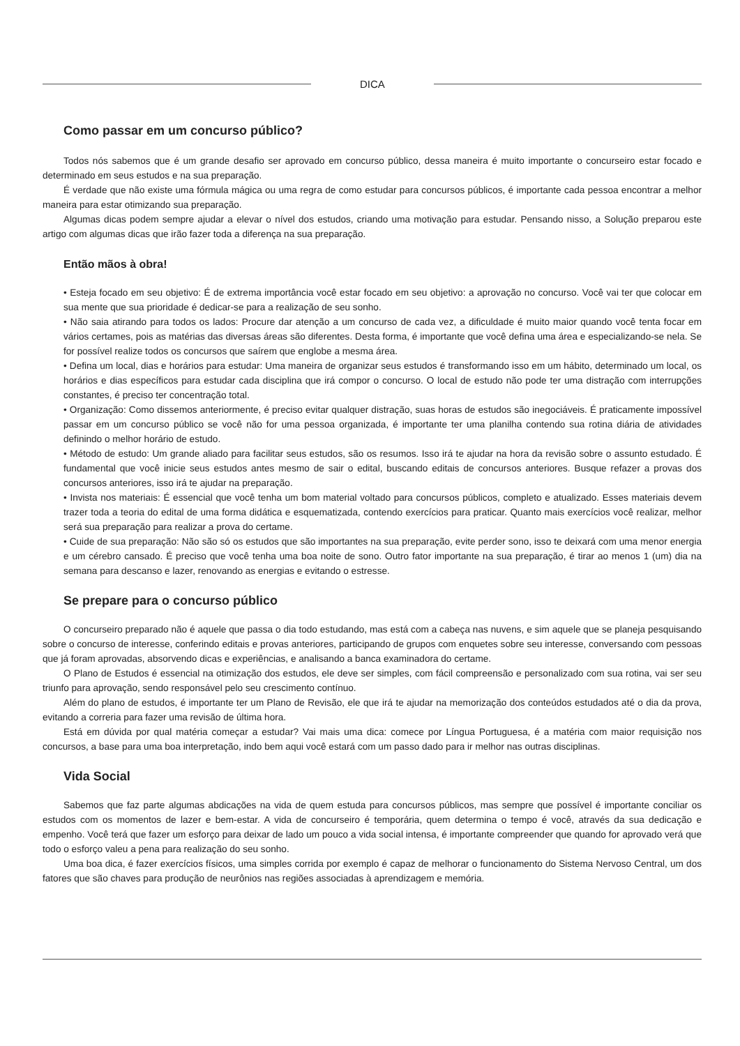DICA
Como passar em um concurso público?
Todos nós sabemos que é um grande desafio ser aprovado em concurso público, dessa maneira é muito importante o concurseiro estar focado e determinado em seus estudos e na sua preparação.
É verdade que não existe uma fórmula mágica ou uma regra de como estudar para concursos públicos, é importante cada pessoa encontrar a melhor maneira para estar otimizando sua preparação.
Algumas dicas podem sempre ajudar a elevar o nível dos estudos, criando uma motivação para estudar. Pensando nisso, a Solução preparou este artigo com algumas dicas que irão fazer toda a diferença na sua preparação.
Então mãos à obra!
• Esteja focado em seu objetivo: É de extrema importância você estar focado em seu objetivo: a aprovação no concurso. Você vai ter que colocar em sua mente que sua prioridade é dedicar-se para a realização de seu sonho.
• Não saia atirando para todos os lados: Procure dar atenção a um concurso de cada vez, a dificuldade é muito maior quando você tenta focar em vários certames, pois as matérias das diversas áreas são diferentes. Desta forma, é importante que você defina uma área e especializando-se nela. Se for possível realize todos os concursos que saírem que englobe a mesma área.
• Defina um local, dias e horários para estudar: Uma maneira de organizar seus estudos é transformando isso em um hábito, determinado um local, os horários e dias específicos para estudar cada disciplina que irá compor o concurso. O local de estudo não pode ter uma distração com interrupções constantes, é preciso ter concentração total.
• Organização: Como dissemos anteriormente, é preciso evitar qualquer distração, suas horas de estudos são inegociáveis. É praticamente impossível passar em um concurso público se você não for uma pessoa organizada, é importante ter uma planilha contendo sua rotina diária de atividades definindo o melhor horário de estudo.
• Método de estudo: Um grande aliado para facilitar seus estudos, são os resumos. Isso irá te ajudar na hora da revisão sobre o assunto estudado. É fundamental que você inicie seus estudos antes mesmo de sair o edital, buscando editais de concursos anteriores. Busque refazer a provas dos concursos anteriores, isso irá te ajudar na preparação.
• Invista nos materiais: É essencial que você tenha um bom material voltado para concursos públicos, completo e atualizado. Esses materiais devem trazer toda a teoria do edital de uma forma didática e esquematizada, contendo exercícios para praticar. Quanto mais exercícios você realizar, melhor será sua preparação para realizar a prova do certame.
• Cuide de sua preparação: Não são só os estudos que são importantes na sua preparação, evite perder sono, isso te deixará com uma menor energia e um cérebro cansado. É preciso que você tenha uma boa noite de sono. Outro fator importante na sua preparação, é tirar ao menos 1 (um) dia na semana para descanso e lazer, renovando as energias e evitando o estresse.
Se prepare para o concurso público
O concurseiro preparado não é aquele que passa o dia todo estudando, mas está com a cabeça nas nuvens, e sim aquele que se planeja pesquisando sobre o concurso de interesse, conferindo editais e provas anteriores, participando de grupos com enquetes sobre seu interesse, conversando com pessoas que já foram aprovadas, absorvendo dicas e experiências, e analisando a banca examinadora do certame.
O Plano de Estudos é essencial na otimização dos estudos, ele deve ser simples, com fácil compreensão e personalizado com sua rotina, vai ser seu triunfo para aprovação, sendo responsável pelo seu crescimento contínuo.
Além do plano de estudos, é importante ter um Plano de Revisão, ele que irá te ajudar na memorização dos conteúdos estudados até o dia da prova, evitando a correria para fazer uma revisão de última hora.
Está em dúvida por qual matéria começar a estudar? Vai mais uma dica: comece por Língua Portuguesa, é a matéria com maior requisição nos concursos, a base para uma boa interpretação, indo bem aqui você estará com um passo dado para ir melhor nas outras disciplinas.
Vida Social
Sabemos que faz parte algumas abdicações na vida de quem estuda para concursos públicos, mas sempre que possível é importante conciliar os estudos com os momentos de lazer e bem-estar. A vida de concurseiro é temporária, quem determina o tempo é você, através da sua dedicação e empenho. Você terá que fazer um esforço para deixar de lado um pouco a vida social intensa, é importante compreender que quando for aprovado verá que todo o esforço valeu a pena para realização do seu sonho.
Uma boa dica, é fazer exercícios físicos, uma simples corrida por exemplo é capaz de melhorar o funcionamento do Sistema Nervoso Central, um dos fatores que são chaves para produção de neurônios nas regiões associadas à aprendizagem e memória.